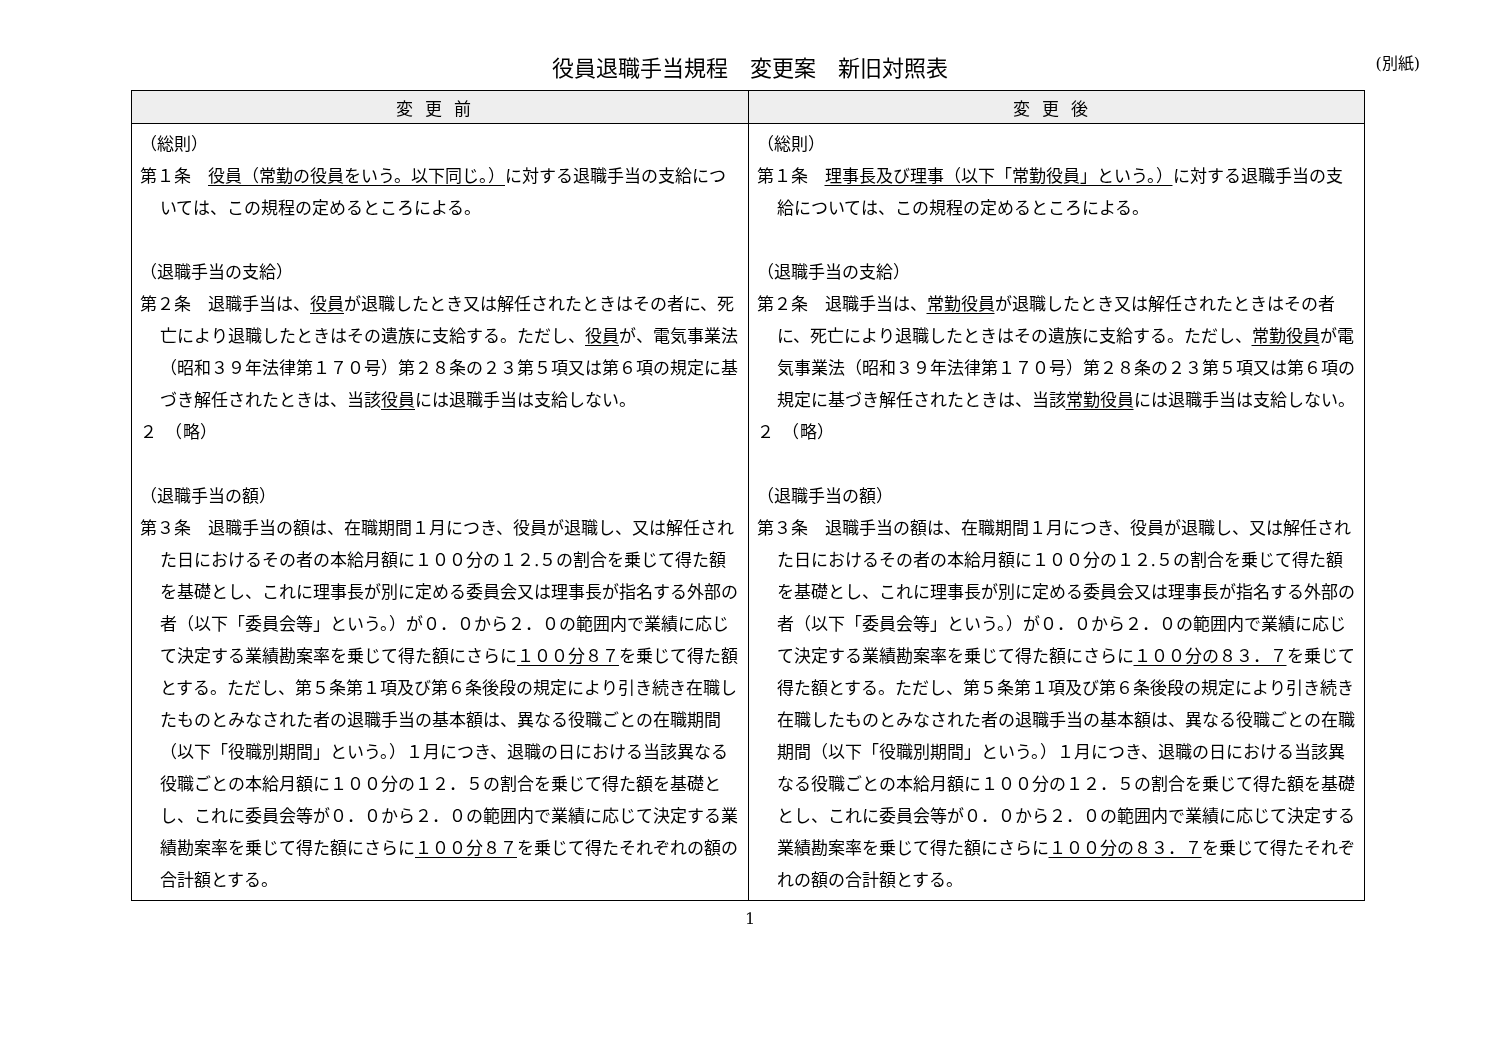役員退職手当規程　変更案　新旧対照表
(別紙)
| 変更前 | 変更後 |
| --- | --- |
| （総則） 第１条 役員（常勤の役員をいう。以下同じ。） に対する退職手当の支給については、この規程の定めるところによる。 （退職手当の支給） 第２条 退職手当は、 役員 が退職したとき又は解任されたときはその者に、死亡により退職したときはその遺族に支給する。ただし、 役員 が、電気事業法（昭和３９年法律第１７０号）第２８条の２３第５項又は第６項の規定に基づき解任されたときは、当該 役員 には退職手当は支給しない。 ２ （略） （退職手当の額） 第３条 退職手当の額は、在職期間１月につき、役員が退職し、又は解任された日におけるその者の本給月額に１００分の１２.５の割合を乗じて得た額を基礎とし、これに理事長が別に定める委員会又は理事長が指名する外部の者（以下「委員会等」という。）が０．０から２．０の範囲内で業績に応じて決定する業績勘案率を乗じて得た額にさらに １００分８７ を乗じて得た額とする。ただし、第５条第１項及び第６条後段の規定により引き続き在職したものとみなされた者の退職手当の基本額は、異なる役職ごとの在職期間（以下「役職別期間」という。）１月につき、退職の日における当該異なる役職ごとの本給月額に１００分の１２．５の割合を乗じて得た額を基礎とし、これに委員会等が０．０から２．０の範囲内で業績に応じて決定する業績勘案率を乗じて得た額にさらに １００分８７ を乗じて得たそれぞれの額の合計額とする。 | （総則） 第１条 理事長及び理事（以下「常勤役員」という。） に対する退職手当の支給については、この規程の定めるところによる。 （退職手当の支給） 第２条 退職手当は、 常勤役員 が退職したとき又は解任されたときはその者に、死亡により退職したときはその遺族に支給する。ただし、 常勤役員 が電気事業法（昭和３９年法律第１７０号）第２８条の２３第５項又は第６項の規定に基づき解任されたときは、当該 常勤役員 には退職手当は支給しない。 ２ （略） （退職手当の額） 第３条 退職手当の額は、在職期間１月につき、役員が退職し、又は解任された日におけるその者の本給月額に１００分の１２.５の割合を乗じて得た額を基礎とし、これに理事長が別に定める委員会又は理事長が指名する外部の者（以下「委員会等」という。）が０．０から２．０の範囲内で業績に応じて決定する業績勘案率を乗じて得た額にさらに １００分の８３．７ を乗じて得た額とする。ただし、第５条第１項及び第６条後段の規定により引き続き在職したものとみなされた者の退職手当の基本額は、異なる役職ごとの在職期間（以下「役職別期間」という。）１月につき、退職の日における当該異なる役職ごとの本給月額に１００分の１２．５の割合を乗じて得た額を基礎とし、これに委員会等が０．０から２．０の範囲内で業績に応じて決定する業績勘案率を乗じて得た額にさらに １００分の８３．７ を乗じて得たそれぞれの額の合計額とする。 |
1